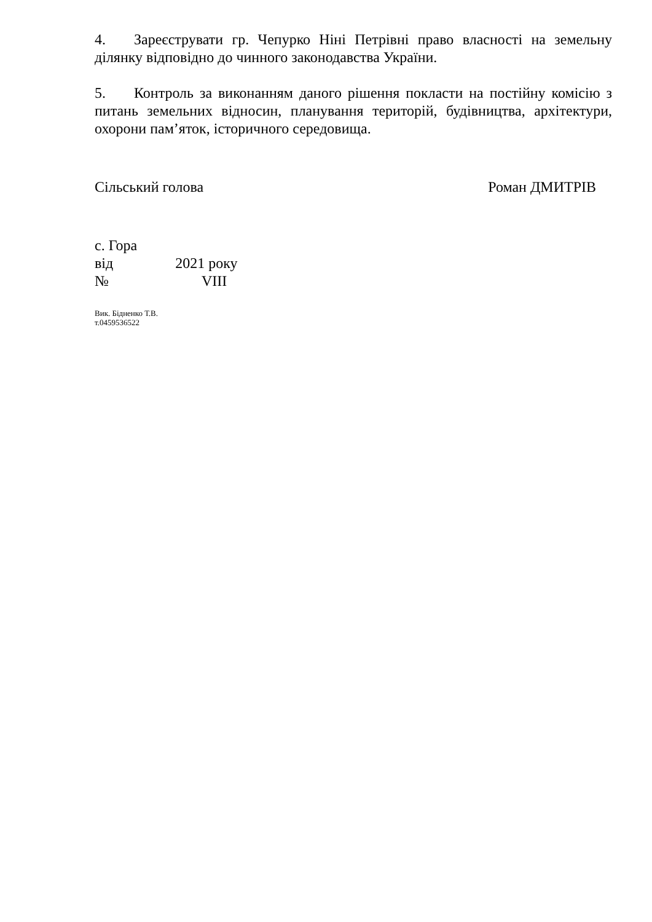4. Зареєструвати гр. Чепурко Ніні Петрівні право власності на земельну ділянку відповідно до чинного законодавства України.
5. Контроль за виконанням даного рішення покласти на постійну комісію з питань земельних відносин, планування територій, будівництва, архітектури, охорони пам’яток, історичного середовища.
Сільський голова Роман ДМИТРІВ
с. Гора
від 2021 року
№ VIII
Вик. Бідненко Т.В.
т.0459536522